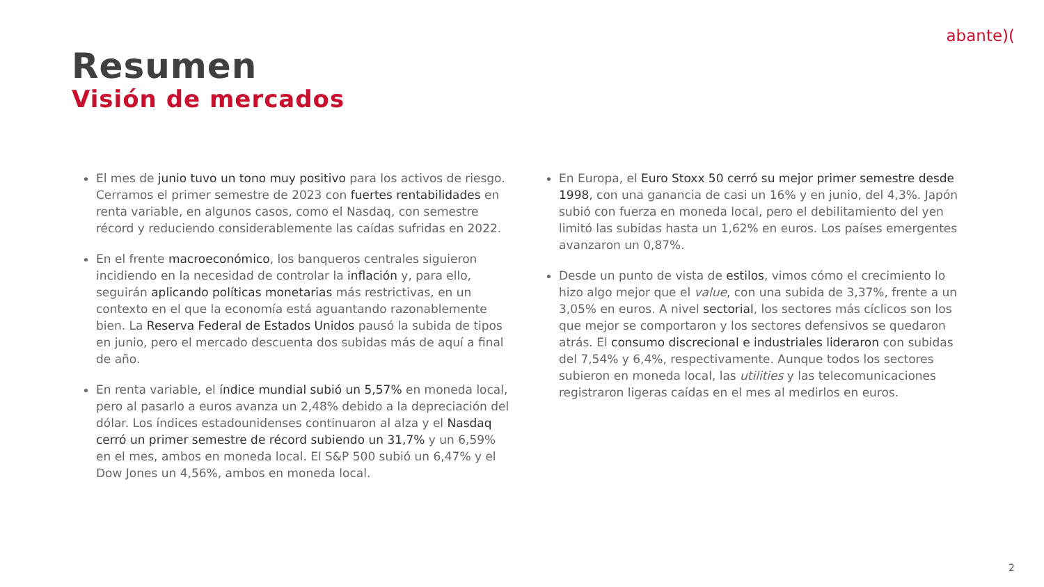abante)(
Resumen
Visión de mercados
El mes de junio tuvo un tono muy positivo para los activos de riesgo. Cerramos el primer semestre de 2023 con fuertes rentabilidades en renta variable, en algunos casos, como el Nasdaq, con semestre récord y reduciendo considerablemente las caídas sufridas en 2022.
En el frente macroeconómico, los banqueros centrales siguieron incidiendo en la necesidad de controlar la inflación y, para ello, seguirán aplicando políticas monetarias más restrictivas, en un contexto en el que la economía está aguantando razonablemente bien. La Reserva Federal de Estados Unidos pausó la subida de tipos en junio, pero el mercado descuenta dos subidas más de aquí a final de año.
En renta variable, el índice mundial subió un 5,57% en moneda local, pero al pasarlo a euros avanza un 2,48% debido a la depreciación del dólar. Los índices estadounidenses continuaron al alza y el Nasdaq cerró un primer semestre de récord subiendo un 31,7% y un 6,59% en el mes, ambos en moneda local. El S&P 500 subió un 6,47% y el Dow Jones un 4,56%, ambos en moneda local.
En Europa, el Euro Stoxx 50 cerró su mejor primer semestre desde 1998, con una ganancia de casi un 16% y en junio, del 4,3%. Japón subió con fuerza en moneda local, pero el debilitamiento del yen limitó las subidas hasta un 1,62% en euros. Los países emergentes avanzaron un 0,87%.
Desde un punto de vista de estilos, vimos cómo el crecimiento lo hizo algo mejor que el value, con una subida de 3,37%, frente a un 3,05% en euros. A nivel sectorial, los sectores más cíclicos son los que mejor se comportaron y los sectores defensivos se quedaron atrás. El consumo discrecional e industriales lideraron con subidas del 7,54% y 6,4%, respectivamente. Aunque todos los sectores subieron en moneda local, las utilities y las telecomunicaciones registraron ligeras caídas en el mes al medirlos en euros.
2